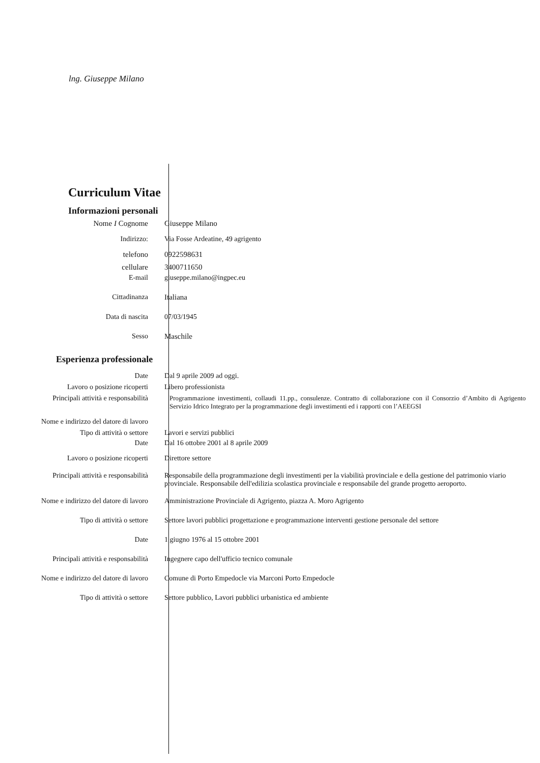lng. Giuseppe Milano
Curriculum Vitae
Informazioni personali
Nome I Cognome Giuseppe Milano
Indirizzo: Via Fosse Ardeatine, 49 agrigento
telefono 0922598631
cellulare 3400711650
E-mail giuseppe.milano@ingpec.eu
Cittadinanza Italiana
Data di nascita 07/03/1945
Sesso Maschile
Esperienza professionale
Date Dal 9 aprile 2009 ad oggi.
Lavoro o posizione ricoperti Libero professionista
Principali attività e responsabilità Programmazione investimenti, collaudi 11.pp., consulenze. Contratto di collaborazione con il Consorzio d’Ambito di Agrigento Servizio Idrico Integrato per la programmazione degli investimenti ed i rapporti con l’AEEGSI
Nome e indirizzo del datore di lavoro
Tipo di attività o settore Lavori e servizi pubblici
Date Dal 16 ottobre 2001 al 8 aprile 2009
Lavoro o posizione ricoperti Direttore settore
Principali attività e responsabilità Responsabile della programmazione degli investimenti per la viabilità provinciale e della gestione del patrimonio viario provinciale. Responsabile dell'edilizia scolastica provinciale e responsabile del grande progetto aeroporto.
Nome e indirizzo del datore di lavoro Amministrazione Provinciale di Agrigento, piazza A. Moro Agrigento
Tipo di attività o settore Settore lavori pubblici progettazione e programmazione interventi gestione personale del settore
Date 1 giugno 1976 al 15 ottobre 2001
Principali attività e responsabilità Ingegnere capo dell'ufficio tecnico comunale
Nome e indirizzo del datore di lavoro Comune di Porto Empedocle via Marconi Porto Empedocle
Tipo di attività o settore Settore pubblico, Lavori pubblici urbanistica ed ambiente